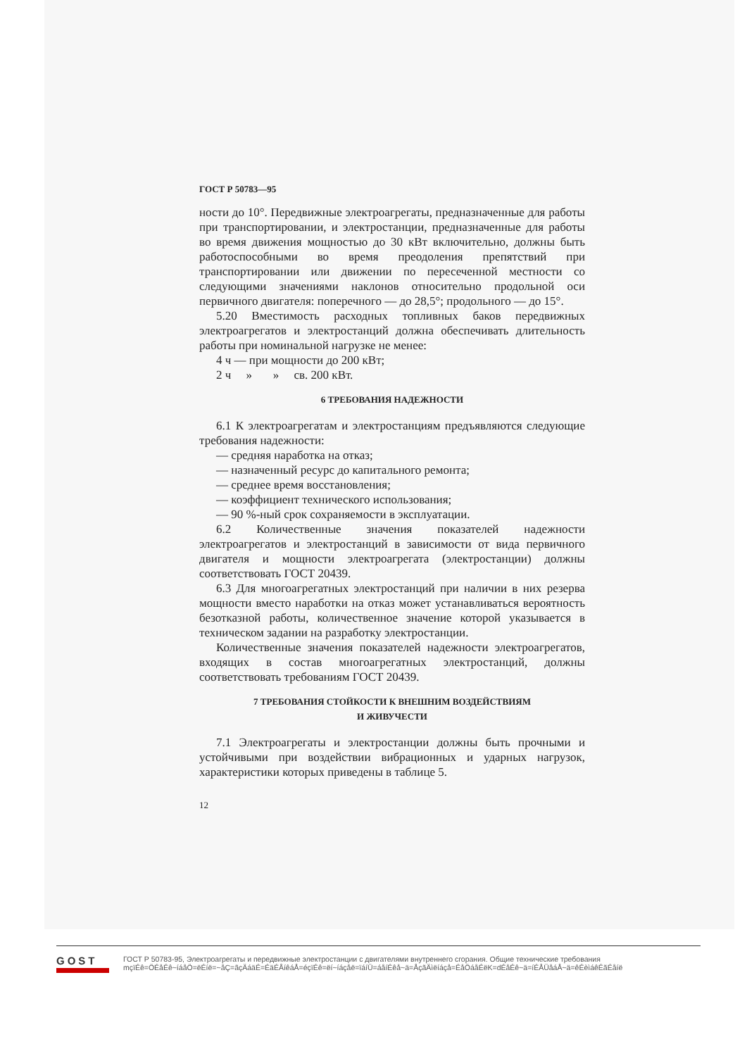ГОСТ Р 50783—95
ности до 10°. Передвижные электроагрегаты, предназначенные для работы при транспортировании, и электростанции, предназначенные для работы во время движения мощностью до 30 кВт включительно, должны быть работоспособными во время преодоления препятствий при транспортировании или движении по пересеченной местности со следующими значениями наклонов относительно продольной оси первичного двигателя: поперечного — до 28,5°; продольного — до 15°.
5.20 Вместимость расходных топливных баков передвижных электроагрегатов и электростанций должна обеспечивать длительность работы при номинальной нагрузке не менее:
4 ч — при мощности до 200 кВт;
2 ч » » св. 200 кВт.
6 ТРЕБОВАНИЯ НАДЕЖНОСТИ
6.1 К электроагрегатам и электростанциям предъявляются следующие требования надежности:
— средняя наработка на отказ;
— назначенный ресурс до капитального ремонта;
— среднее время восстановления;
— коэффициент технического использования;
— 90 %-ный срок сохраняемости в эксплуатации.
6.2 Количественные значения показателей надежности электроагрегатов и электростанций в зависимости от вида первичного двигателя и мощности электроагрегата (электростанции) должны соответствовать ГОСТ 20439.
6.3 Для многоагрегатных электростанций при наличии в них резерва мощности вместо наработки на отказ может устанавливаться вероятность безотказной работы, количественное значение которой указывается в техническом задании на разработку электростанции.
Количественные значения показателей надежности электроагрегатов, входящих в состав многоагрегатных электростанций, должны соответствовать требованиям ГОСТ 20439.
7 ТРЕБОВАНИЯ СТОЙКОСТИ К ВНЕШНИМ ВОЗДЕЙСТВИЯМ
И ЖИВУЧЕСТИ
7.1 Электроагрегаты и электростанции должны быть прочными и устойчивыми при воздействии вибрационных и ударных нагрузок, характеристики которых приведены в таблице 5.
12
GOST
ГОСТ Р 50783-95, Электроагрегаты и передвижные электростанции с двигателями внутреннего сгорания. Общие технические требования
mçïÉê=ÖÉåÉê~íáåÖ=ëÉíë=~åÇ=ãçÄáäÉ=ÉäÉÅíêáÅ=éçïÉê=ëí~íáçåë=ïáíÜ=áåíÉêå~ä=ÅçãÄìëíáçå=ÉåÖáåÉëK=dÉåÉê~ä=íÉÅÜåáÅ~ä=êÉèìáêÉãÉåíë